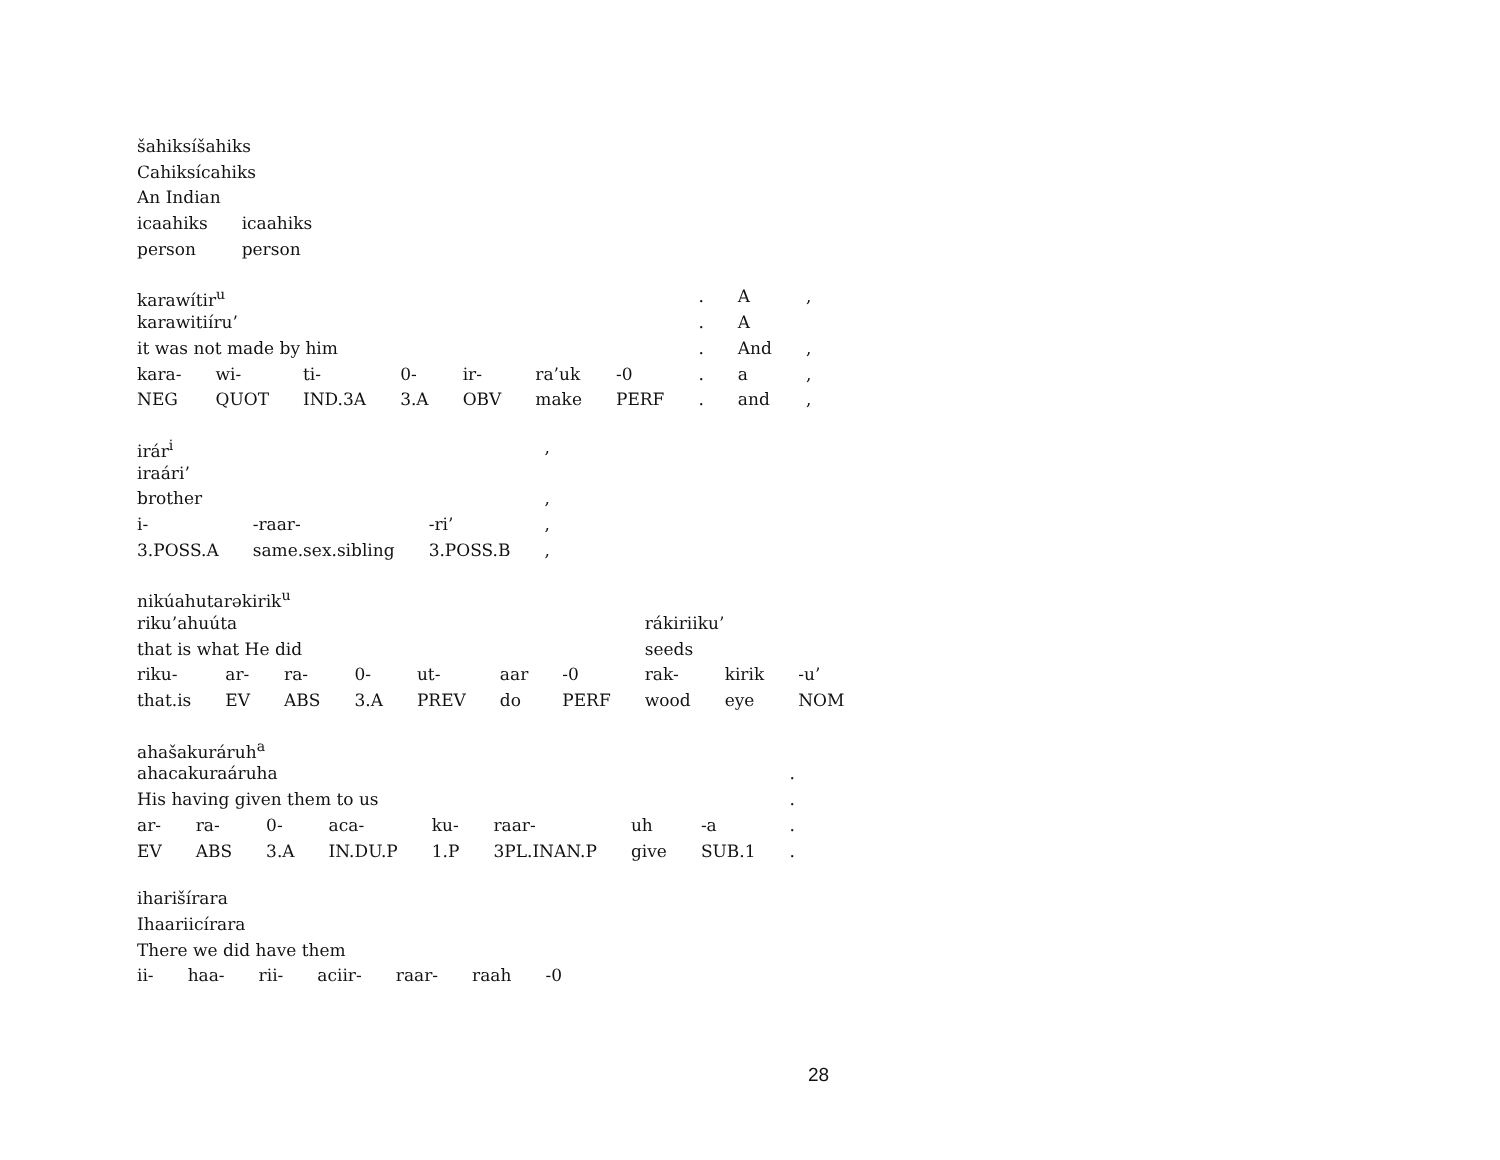| šahiksíšahiks | |
| Cahiksícahiks | |
| An Indian | |
| icaahiks | icaahiks |
| person | person |
| karawítir<sup>u</sup> | | | | | | | . | A | , |
| karawitiíru’ | | | | | | | . | A | |
| it was not made by him | | | | | | | . | And | , |
| kara- | wi- | ti- | 0- | ir- | ra’uk | -0 | . | a | , |
| NEG | QUOT | IND.3A | 3.A | OBV | make | PERF | . | and | , |
| irár<sup>i</sup> | | | , |
| iraári’ | | | |
| brother | | | , |
| i- | -raar- | -ri’ | , |
| 3.POSS.A | same.sex.sibling | 3.POSS.B | , |
| nikúahutarəkirik<sup>u</sup> | | | | | | | | | |
| riku’ahuúta | | | | | | | rákiriiku’ | | |
| that is what He did | | | | | | | seeds | | |
| riku- | ar- | ra- | 0- | ut- | aar | -0 | rak- | kirik | -u’ |
| that.is | EV | ABS | 3.A | PREV | do | PERF | wood | eye | NOM |
| ahašakuráruh<sup>a</sup> | | | | | | | | |
| ahacakuraáruha | | | | | | | | . |
| His having given them to us | | | | | | | | . |
| ar- | ra- | 0- | aca- | ku- | raar- | uh | -a | . |
| EV | ABS | 3.A | IN.DU.P | 1.P | 3PL.INAN.P | give | SUB.1 | . |
| iharišírara | | | | | | |
| Ihaariicírara | | | | | | |
| There we did have them | | | | | | |
| ii- | haa- | rii- | aciir- | raar- | raah | -0 |
28